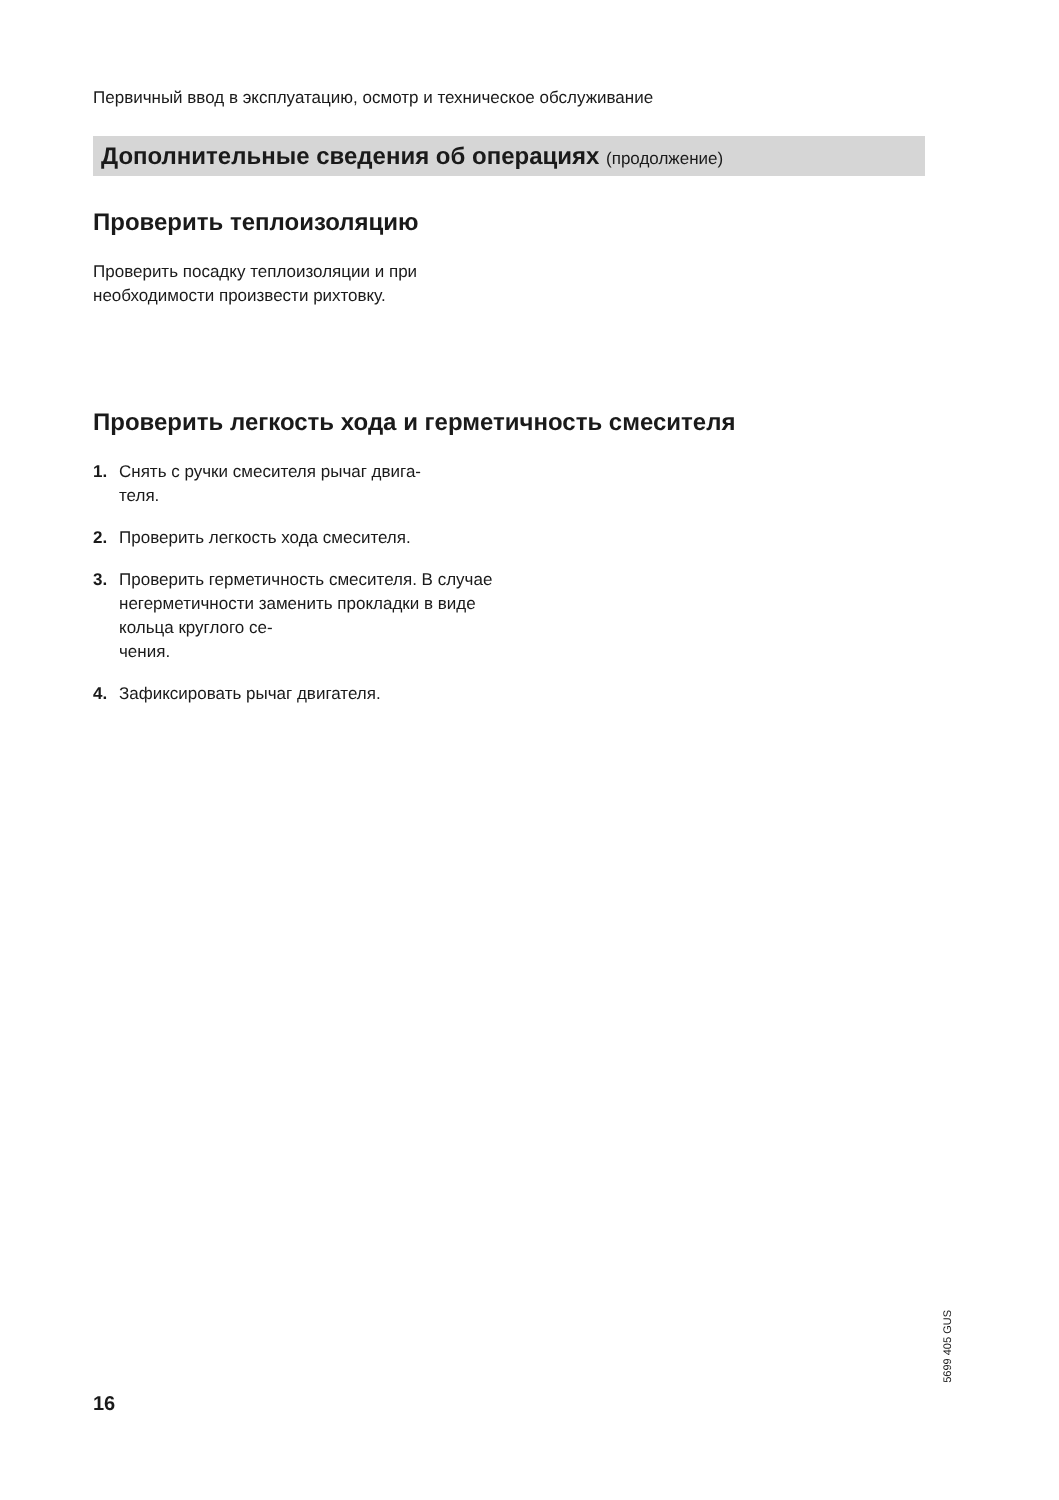Первичный ввод в эксплуатацию, осмотр и техническое обслуживание
Дополнительные сведения об операциях (продолжение)
Проверить теплоизоляцию
Проверить посадку теплоизоляции и при необходимости произвести рихтовку.
Проверить легкость хода и герметичность смесителя
1. Снять с ручки смесителя рычаг двига-
теля.
2. Проверить легкость хода смесителя.
3. Проверить герметичность смесителя. В случае негерметичности заменить прокладки в виде кольца круглого се-
чения.
4. Зафиксировать рычаг двигателя.
5699 405 GUS
16